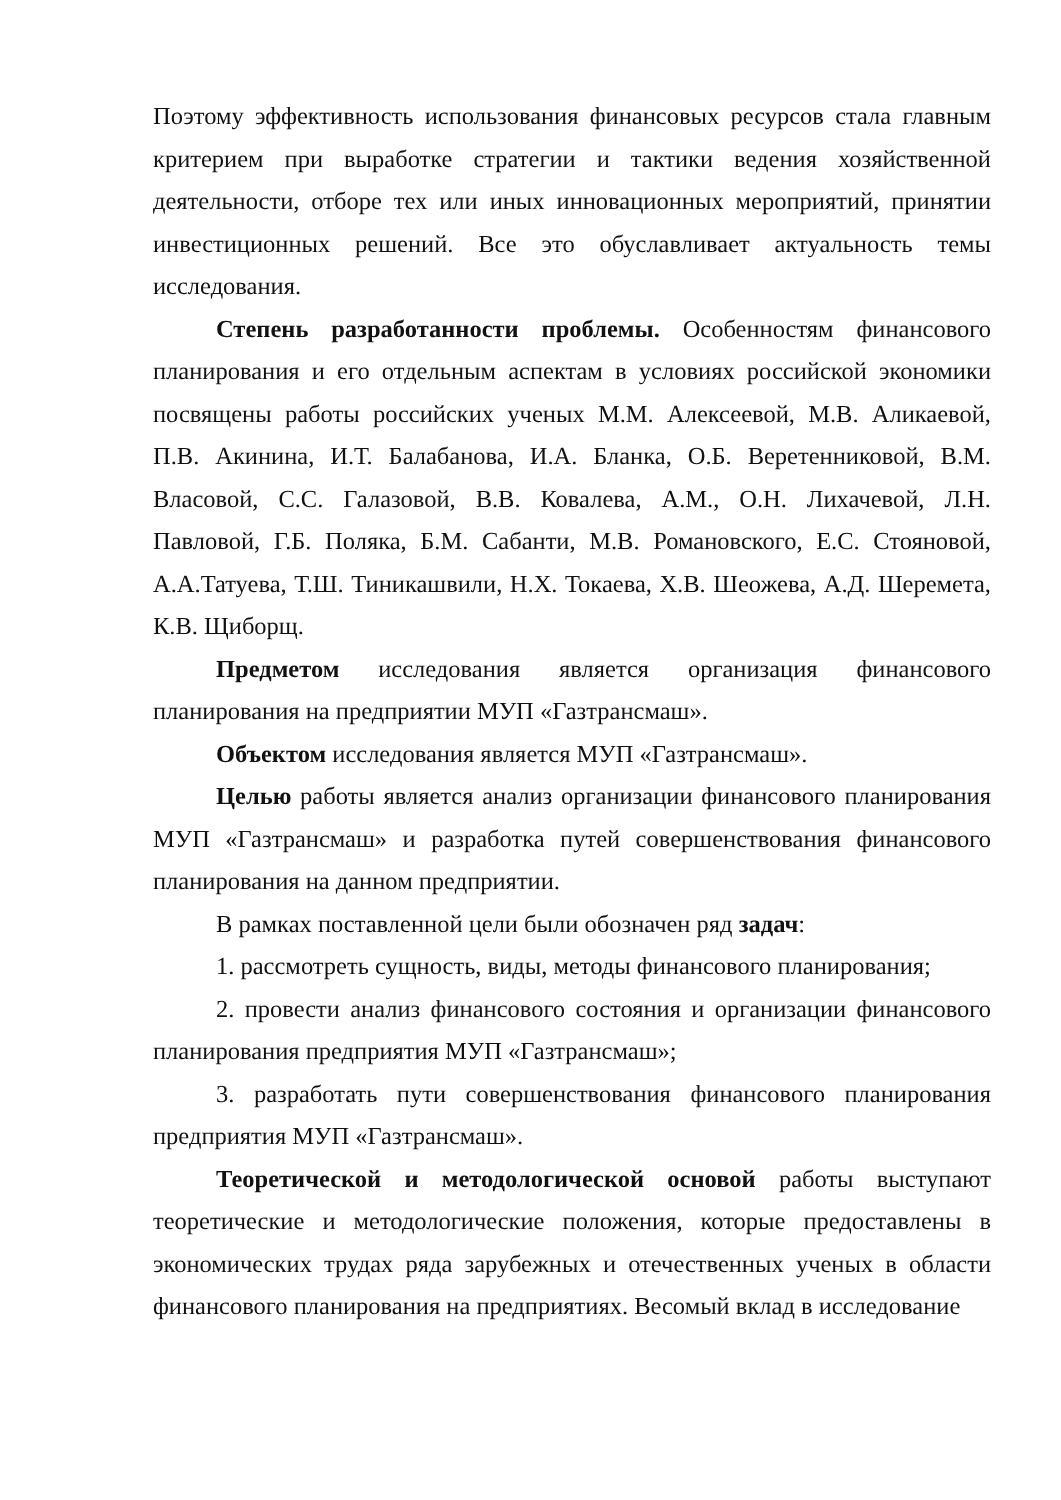Поэтому эффективность использования финансовых ресурсов стала главным критерием при выработке стратегии и тактики ведения хозяйственной деятельности, отборе тех или иных инновационных мероприятий, принятии инвестиционных решений. Все это обуславливает актуальность темы исследования.
Степень разработанности проблемы. Особенностям финансового планирования и его отдельным аспектам в условиях российской экономики посвящены работы российских ученых М.М. Алексеевой, М.В. Аликаевой, П.В. Акинина, И.Т. Балабанова, И.А. Бланка, О.Б. Веретенниковой, В.М. Власовой, С.С. Галазовой, В.В. Ковалева, А.М., О.Н. Лихачевой, Л.Н. Павловой, Г.Б. Поляка, Б.М. Сабанти, М.В. Романовского, Е.С. Стояновой, А.А.Татуева, Т.Ш. Тиникашвили, Н.Х. Токаева, Х.В. Шеожева, А.Д. Шеремета, К.В. Щиборщ.
Предметом исследования является организация финансового планирования на предприятии МУП «Газтрансмаш».
Объектом исследования является МУП «Газтрансмаш».
Целью работы является анализ организации финансового планирования МУП «Газтрансмаш» и разработка путей совершенствования финансового планирования на данном предприятии.
В рамках поставленной цели были обозначен ряд задач:
1. рассмотреть сущность, виды, методы финансового планирования;
2. провести анализ финансового состояния и организации финансового планирования предприятия МУП «Газтрансмаш»;
3. разработать пути совершенствования финансового планирования предприятия МУП «Газтрансмаш».
Теоретической и методологической основой работы выступают теоретические и методологические положения, которые предоставлены в экономических трудах ряда зарубежных и отечественных ученых в области финансового планирования на предприятиях. Весомый вклад в исследование